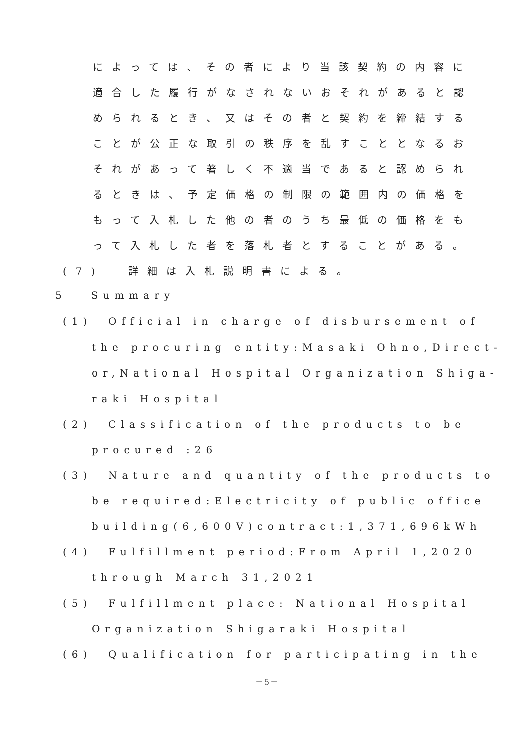によっては、その者により当該契約の内容に
適合した履行がなされないおそれがあると認
められるとき、又はその者と契約を締結する
ことが公正な取引の秩序を乱すこととなるお
それがあって著しく不適当であると認められ
るときは、予定価格の制限の範囲内の価格を
もって入札した他の者のうち最低の価格をも
って入札した者を落札者とすることがある。
(7) 詳細は入札説明書による。
5 Summary
(1) Official in charge of disbursement of
the procuring entity:Masaki Ohno,Direct-
or,National Hospital Organization Shiga-
raki Hospital
(2) Classification of the products to be
procured :26
(3) Nature and quantity of the products to
be required:Electricity of public office
building(6,600V)contract:1,371,696kWh
(4) Fulfillment period:From April 1,2020
through March 31,2021
(5) Fulfillment place: National Hospital
Organization Shigaraki Hospital
(6) Qualification for participating in the
－5－